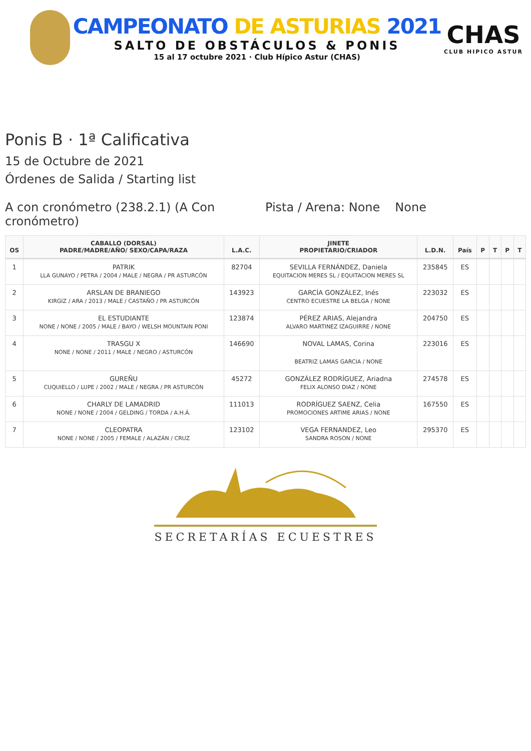CAMPEONATO DE ASTURIAS 2021
SALTO DE OBSTÁCULOS & PONIS
15 al 17 octubre 2021 · Club Hípico Astur (CHAS)
CHAS
CLUB HIPICO ASTUR
Ponis B · 1ª Calificativa
15 de Octubre de 2021
Órdenes de Salida / Starting list
A con cronómetro (238.2.1) (A Con cronómetro)
Pista / Arena: None None
| OS | CABALLO (DORSAL) PADRE/MADRE/AÑO/ SEXO/CAPA/RAZA | L.A.C. | JINETE PROPIETARIO/CRIADOR | L.D.N. | País | P | T | P | T |
| --- | --- | --- | --- | --- | --- | --- | --- | --- | --- |
| 1 | PATRIK LLA GUNAYO / PETRA / 2004 / MALE / NEGRA / PR ASTURCÓN | 82704 | SEVILLA FERNÁNDEZ, Daniela EQUITACION MERES SL / EQUITACION MERES SL | 235845 | ES | | | | |
| 2 | ARSLAN DE BRANIEGO KIRGIZ / ARA / 2013 / MALE / CASTAÑO / PR ASTURCÓN | 143923 | GARCÍA GONZÁLEZ, Inés CENTRO ECUESTRE LA BELGA / NONE | 223032 | ES | | | | |
| 3 | EL ESTUDIANTE NONE / NONE / 2005 / MALE / BAYO / WELSH MOUNTAIN PONI | 123874 | PÉREZ ARIAS, Alejandra ALVARO MARTINEZ IZAGUIRRE / NONE | 204750 | ES | | | | |
| 4 | TRASGU X NONE / NONE / 2011 / MALE / NEGRO / ASTURCÓN | 146690 | NOVAL LAMAS, Corina BEATRIZ LAMAS GARCIA / NONE | 223016 | ES | | | | |
| 5 | GUREÑU CUQUIELLO / LUPE / 2002 / MALE / NEGRA / PR ASTURCÓN | 45272 | GONZÁLEZ RODRÍGUEZ, Ariadna FELIX ALONSO DIAZ / NONE | 274578 | ES | | | | |
| 6 | CHARLY DE LAMADRID NONE / NONE / 2004 / GELDING / TORDA / A.H.Á. | 111013 | RODRÍGUEZ SAENZ, Celia PROMOCIONES ARTIME ARIAS / NONE | 167550 | ES | | | | |
| 7 | CLEOPATRA NONE / NONE / 2005 / FEMALE / ALAZÁN / CRUZ | 123102 | VEGA FERNANDEZ, Leo SANDRA ROSON / NONE | 295370 | ES | | | | |
SECRETARÍAS ECUESTRES